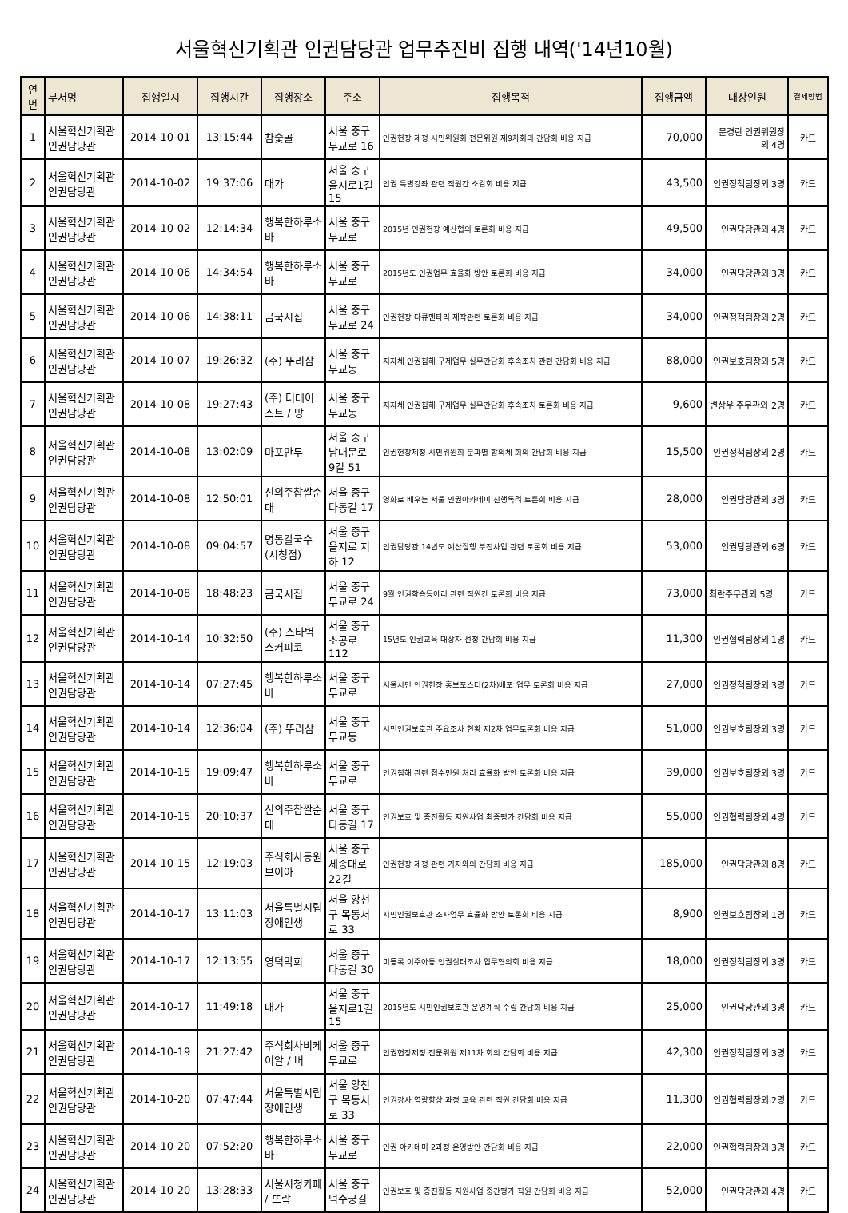서울혁신기획관 인권담당관 업무추진비 집행 내역('14년10월)
| 연번 | 부서명 | 집행일시 | 집행시간 | 집행장소 | 주소 | 집행목적 | 집행금액 | 대상인원 | 결제방법 |
| --- | --- | --- | --- | --- | --- | --- | --- | --- | --- |
| 1 | 서울혁신기획관 인권담당관 | 2014-10-01 | 13:15:44 | 참숯골 | 서울 중구 무교로 16 | 인권헌장 제정 시민위원회 전문위원 제9차회의 간담회 비용 지급 | 70,000 | 문경란 인권위원장 외 4명 | 카드 |
| 2 | 서울혁신기획관 인권담당관 | 2014-10-02 | 19:37:06 | 대가 | 서울 중구 을지로1길 15 | 인권 특별강좌 관련 직원간 소감회 비용 지급 | 43,500 | 인권정책팀장외 3명 | 카드 |
| 3 | 서울혁신기획관 인권담당관 | 2014-10-02 | 12:14:34 | 행복한하루소바 | 서울 중구 무교로 | 2015년 인권헌장 예산협의 토론회 비용 지급 | 49,500 | 인권담당관외 4명 | 카드 |
| 4 | 서울혁신기획관 인권담당관 | 2014-10-06 | 14:34:54 | 행복한하루소바 | 서울 중구 무교로 | 2015년도 인권업무 효율화 방안 토론회 비용 지급 | 34,000 | 인권담당관외 3명 | 카드 |
| 5 | 서울혁신기획관 인권담당관 | 2014-10-06 | 14:38:11 | 곰국시집 | 서울 중구 무교로 24 | 인권헌장 다큐멘타리 제작관련 토론회 비용 지급 | 34,000 | 인권정책팀장외 2명 | 카드 |
| 6 | 서울혁신기획관 인권담당관 | 2014-10-07 | 19:26:32 | (주) 뚜리삼 | 서울 중구 무교동 | 지자체 인권침해 구제업무 실무간담회 후속조치 관련 간담회 비용 지급 | 88,000 | 인권보호팀장외 5명 | 카드 |
| 7 | 서울혁신기획관 인권담당관 | 2014-10-08 | 19:27:43 | (주) 더테이스트 / 망 | 서울 중구 무교동 | 지자체 인권침해 구제업무 실무간담회 후속조치 토론회 비용 지급 | 9,600 | 변상우 주무관외 2명 | 카드 |
| 8 | 서울혁신기획관 인권담당관 | 2014-10-08 | 13:02:09 | 마포만두 | 서울 중구 남대문로 9길 51 | 인권헌장제정 시민위원회 분과별 합의체 회의 간담회 비용 지급 | 15,500 | 인권정책팀장외 2명 | 카드 |
| 9 | 서울혁신기획관 인권담당관 | 2014-10-08 | 12:50:01 | 신의주찹쌀순대 | 서울 중구 다동길 17 | 영화로 배우는 서울 인권아카데미 진행독려 토론회 비용 지급 | 28,000 | 인권담당관외 3명 | 카드 |
| 10 | 서울혁신기획관 인권담당관 | 2014-10-08 | 09:04:57 | 명동칼국수(시청점) | 서울 중구 을지로 지하 12 | 인권담당관 14년도 예산집행 부진사업 관련 토론회 비용 지급 | 53,000 | 인권담당관외 6명 | 카드 |
| 11 | 서울혁신기획관 인권담당관 | 2014-10-08 | 18:48:23 | 곰국시집 | 서울 중구 무교로 24 | 9월 인권학습동아리 관련 직원간 토론회 비용 지급 | 73,000 | 최란주무관외 5명 | 카드 |
| 12 | 서울혁신기획관 인권담당관 | 2014-10-14 | 10:32:50 | (주) 스타벅스커피코 | 서울 중구 소공로 112 | 15년도 인권교육 대상자 선정 간담회 비용 지급 | 11,300 | 인권협력팀장외 1명 | 카드 |
| 13 | 서울혁신기획관 인권담당관 | 2014-10-14 | 07:27:45 | 행복한하루소바 | 서울 중구 무교로 | 서울시민 인권헌장 홍보포스터(2차)배포 업무 토론회 비용 지급 | 27,000 | 인권정책팀장외 3명 | 카드 |
| 14 | 서울혁신기획관 인권담당관 | 2014-10-14 | 12:36:04 | (주) 뚜리삼 | 서울 중구 무교동 | 시민인권보호관 주요조사 현황 제2차 업무토론회 비용 지급 | 51,000 | 인권보호팀장외 3명 | 카드 |
| 15 | 서울혁신기획관 인권담당관 | 2014-10-15 | 19:09:47 | 행복한하루소바 | 서울 중구 무교로 | 인권침해 관련 접수민원 처리 효율화 방안 토론회 비용 지급 | 39,000 | 인권보호팀장외 3명 | 카드 |
| 16 | 서울혁신기획관 인권담당관 | 2014-10-15 | 20:10:37 | 신의주찹쌀순대 | 서울 중구 다동길 17 | 인권보호 및 증진활동 지원사업 최종평가 간담회 비용 지급 | 55,000 | 인권협력팀장외 4명 | 카드 |
| 17 | 서울혁신기획관 인권담당관 | 2014-10-15 | 12:19:03 | 주식회사동원브이아 | 서울 중구 세종대로 22길 | 인권헌장 제정 관련 기자와의 간담회 비용 지급 | 185,000 | 인권담당관외 8명 | 카드 |
| 18 | 서울혁신기획관 인권담당관 | 2014-10-17 | 13:11:03 | 서울특별시립장애인생 | 서울 양천구 목동서로 33 | 시민인권보호관 조사업무 효율화 방안 토론회 비용 지급 | 8,900 | 인권보호팀장외 1명 | 카드 |
| 19 | 서울혁신기획관 인권담당관 | 2014-10-17 | 12:13:55 | 영덕막회 | 서울 중구 다동길 30 | 미등록 이주아동 인권실태조사 업무협의회 비용 지급 | 18,000 | 인권정책팀장외 3명 | 카드 |
| 20 | 서울혁신기획관 인권담당관 | 2014-10-17 | 11:49:18 | 대가 | 서울 중구 을지로1길 15 | 2015년도 시민인권보호관 운영계획 수립 간담회 비용 지급 | 25,000 | 인권담당관외 3명 | 카드 |
| 21 | 서울혁신기획관 인권담당관 | 2014-10-19 | 21:27:42 | 주식회사비케이알 / 버 | 서울 중구 무교로 | 인권헌장제정 전문위원 제11차 회의 간담회 비용 지급 | 42,300 | 인권정책팀장외 3명 | 카드 |
| 22 | 서울혁신기획관 인권담당관 | 2014-10-20 | 07:47:44 | 서울특별시립장애인생 | 서울 양천구 목동서로 33 | 인권강사 역량향상 과정 교육 관련 직원 간담회 비용 지급 | 11,300 | 인권협력팀장외 2명 | 카드 |
| 23 | 서울혁신기획관 인권담당관 | 2014-10-20 | 07:52:20 | 행복한하루소바 | 서울 중구 무교로 | 인권 아카데미 2과정 운영방안 간담회 비용 지급 | 22,000 | 인권협력팀장외 3명 | 카드 |
| 24 | 서울혁신기획관 인권담당관 | 2014-10-20 | 13:28:33 | 서울시청카페 / 뜨락 | 서울 중구 덕수궁길 | 인권보호 및 증진활동 지원사업 중간평가 직원 간담회 비용 지급 | 52,000 | 인권담당관외 4명 | 카드 |